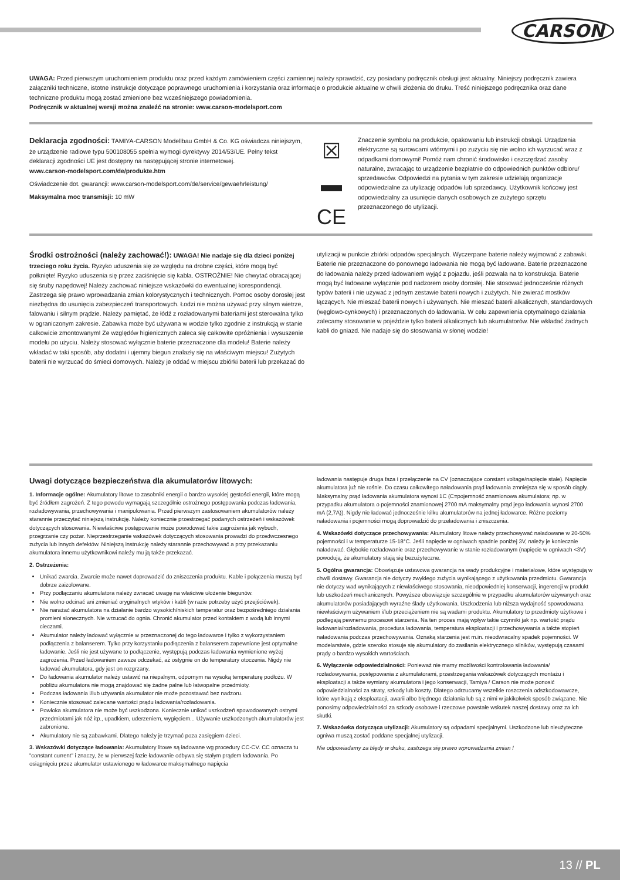CARSON
UWAGA: Przed pierwszym uruchomieniem produktu oraz przed każdym zamówieniem części zamiennej należy sprawdzić, czy posiadany podręcznik obsługi jest aktualny. Niniejszy podręcznik zawiera załączniki techniczne, istotne instrukcje dotyczące poprawnego uruchomienia i korzystania oraz informacje o produkcie aktualne w chwili złożenia do druku. Treść niniejszego podręcznika oraz dane techniczne produktu mogą zostać zmienione bez wcześniejszego powiadomienia.
Podręcznik w aktualnej wersji można znaleźć na stronie: www.carson-modelsport.com
Deklaracja zgodności: TAMIYA-CARSON Modellbau GmbH & Co. KG oświadcza niniejszym, że urządzenie radiowe typu 500108055 spełnia wymogi dyrektywy 2014/53/UE. Pełny tekst deklaracji zgodności UE jest dostępny na następującej stronie internetowej.
www.carson-modelsport.com/de/produkte.htm
Oświadczenie dot. gwarancji: www.carson-modelsport.com/de/service/gewaehrleistung/
Maksymalna moc transmisji: 10 mW
☒
▬
CE
Znaczenie symbolu na produkcie, opakowaniu lub instrukcji obsługi. Urządzenia elektryczne są surowcami wtórnymi i po zużyciu się nie wolno ich wyrzucać wraz z odpadkami domowymi! Pomóż nam chronić środowisko i oszczędzać zasoby naturalne, zwracając to urządzenie bezpłatnie do odpowiednich punktów odbioru/ sprzedawców. Odpowiedzi na pytania w tym zakresie udzielają organizacje odpowiedzialne za utylizację odpadów lub sprzedawcy. Użytkownik końcowy jest odpowiedzialny za usunięcie danych osobowych ze zużytego sprzętu przeznaczonego do utylizacji.
Środki ostrożności (należy zachować!): UWAGA! Nie nadaje się dla dzieci poniżej trzeciego roku życia. Ryzyko uduszenia się ze względu na drobne części, które mogą być połknięte! Ryzyko uduszenia się przez zaciśnięcie się kabla. OSTROŻNIE! Nie chwytać obracającej się śruby napędowej! Należy zachować niniejsze wskazówki do ewentualnej korespondencji. Zastrzega się prawo wprowadzania zmian kolorystycznych i technicznych. Pomoc osoby dorosłej jest niezbędna do usunięcia zabezpieczeń transportowych. Łodzi nie można używać przy silnym wietrze, falowaniu i silnym prądzie. Należy pamiętać, że łódź z rozładowanymi bateriami jest sterowalna tylko w ograniczonym zakresie. Zabawka może być używana w wodzie tylko zgodnie z instrukcją w stanie całkowicie zmontowanym! Ze względów higienicznych zaleca się całkowite opróżnienia i wysuszenie modelu po użyciu. Należy stosować wyłącznie baterie przeznaczone dla modelu! Baterie należy wkładać w taki sposób, aby dodatni i ujemny biegun znalazły się na właściwym miejscu! Zużytych baterii nie wyrzucać do śmieci domowych. Należy je oddać w miejscu zbiórki baterii lub przekazać do
utylizacji w punkcie zbiórki odpadów specjalnych. Wyczerpane baterie należy wyjmować z zabawki. Baterie nie przeznaczone do ponownego ładowania nie mogą być ładowane. Baterie przeznaczone do ładowania należy przed ładowaniem wyjąć z pojazdu, jeśli pozwala na to konstrukcja. Baterie mogą być ładowane wyłącznie pod nadzorem osoby dorosłej. Nie stosować jednocześnie różnych typów baterii i nie używać z jednym zestawie baterii nowych i zużytych. Nie zwierać mostków łączących. Nie mieszać baterii nowych i używanych. Nie mieszać baterii alkalicznych, standardowych (węglowo-cynkowych) i przeznaczonych do ładowania. W celu zapewnienia optymalnego działania zalecamy stosowanie w pojeździe tylko baterii alkalicznych lub akumulatorów. Nie wkładać żadnych kabli do gniazd. Nie nadaje się do stosowania w słonej wodzie!
Uwagi dotyczące bezpieczeństwa dla akumulatorów litowych:
1. Informacje ogólne: Akumulatory litowe to zasobniki energii o bardzo wysokiej gęstości energii, które mogą być źródłem zagrożeń. Z tego powodu wymagają szczególnie ostrożnego postępowania podczas ładowania, rozładowywania, przechowywania i manipulowania. Przed pierwszym zastosowaniem akumulatorów należy starannie przeczytać niniejszą instrukcję. Należy koniecznie przestrzegać podanych ostrzeżeń i wskazówek dotyczących stosowania. Niewłaściwe postępowanie może powodować takie zagrożenia jak wybuch, przegrzanie czy pożar. Nieprzestrzeganie wskazówek dotyczących stosowania prowadzi do przedwczesnego zużycia lub innych defektów. Niniejszą instrukcję należy starannie przechowywać a przy przekazaniu akumulatora innemu użytkownikowi należy mu ją także przekazać.
2. Ostrzeżenia:
Unikać zwarcia. Zwarcie może nawet doprowadzić do zniszczenia produktu. Kable i połączenia muszą być dobrze zaizolowane.
Przy podłączaniu akumulatora należy zwracać uwagę na właściwe ułożenie biegunów.
Nie wolno odcinać ani zmieniać oryginalnych wtyków i kabli (w razie potrzeby użyć przejściówek).
Nie narażać akumulatora na działanie bardzo wysokich/niskich temperatur oraz bezpośredniego działania promieni słonecznych. Nie wrzucać do ognia. Chronić akumulator przed kontaktem z wodą lub innymi cieczami.
Akumulator należy ładować wyłącznie w przeznaczonej do tego ładowarce i tylko z wykorzystaniem podłączenia z balanserem. Tylko przy korzystaniu podłączenia z balanserem zapewnione jest optymalne ładowanie. Jeśli nie jest używane to podłączenie, występują podczas ładowania wymienione wyżej zagrożenia. Przed ładowaniem zawsze odczekać, aż ostygnie on do temperatury otoczenia. Nigdy nie ładować akumulatora, gdy jest on rozgrzany.
Do ładowania akumulator należy ustawić na niepalnym, odpornym na wysoką temperaturę podłożu. W pobliżu akumulatora nie mogą znajdować się żadne palne lub łatwopalne przedmioty.
Podczas ładowania i/lub używania akumulator nie może pozostawać bez nadzoru.
Koniecznie stosować zalecane wartości prądu ładowania/rozładowania.
Powłoka akumulatora nie może być uszkodzona. Koniecznie unikać uszkodzeń spowodowanych ostrymi przedmiotami jak nóż itp., upadkiem, uderzeniem, wygięciem... Używanie uszkodzonych akumulatorów jest zabronione.
Akumulatory nie są zabawkami. Dlatego należy je trzymać poza zasięgiem dzieci.
3. Wskazówki dotyczące ładowania: Akumulatory litowe są ładowane wg procedury CC-CV. CC oznacza tu "constant current" i znaczy, że w pierwszej fazie ładowanie odbywa się stałym prądem ładowania. Po osiągnięciu przez akumulator ustawionego w ładowarce maksymalnego napięcia
ładowania następuje druga faza i przełączenie na CV (oznaczające constant voltage/napięcie stałe). Napięcie akumulatora już nie rośnie. Do czasu całkowitego naładowania prąd ładowania zmniejsza się w sposób ciągły. Maksymalny prąd ładowania akumulatora wynosi 1C (C=pojemność znamionowa akumulatora; np. w przypadku akumulatora o pojemności znamionowej 2700 mA maksymalny prąd jego ładowania wynosi 2700 mA (2,7A)). Nigdy nie ładować jednocześnie kilku akumulatorów na jednej ładowarce. Różne poziomy naładowania i pojemności mogą doprowadzić do przeładowania i zniszczenia.
4. Wskazówki dotyczące przechowywania: Akumulatory litowe należy przechowywać naładowane w 20-50% pojemności i w temperaturze 15-18°C. Jeśli napięcie w ogniwach spadnie poniżej 3V, należy je koniecznie naładować. Głębokie rozładowanie oraz przechowywanie w stanie rozładowanym (napięcie w ogniwach <3V) powodują, że akumulatory stają się bezużyteczne.
5. Ogólna gwarancja: Obowiązuje ustawowa gwarancja na wady produkcyjne i materiałowe, które występują w chwili dostawy. Gwarancja nie dotyczy zwykłego zużycia wynikającego z użytkowania przedmiotu. Gwarancja nie dotyczy wad wynikających z niewłaściwego stosowania, nieodpowiedniej konserwacji, ingerencji w produkt lub uszkodzeń mechanicznych. Powyższe obowiązuje szczególnie w przypadku akumulatorów używanych oraz akumulatorów posiadających wyraźne ślady użytkowania. Uszkodzenia lub niższa wydajność spowodowana niewłaściwym używaniem i/lub przeciążeniem nie są wadami produktu. Akumulatory to przedmioty użytkowe i podlegają pewnemu procesowi starzenia. Na ten proces mają wpływ takie czynniki jak np. wartość prądu ładowania/rozładowania, procedura ładowania, temperatura eksploatacji i przechowywania a także stopień naładowania podczas przechowywania. Oznaką starzenia jest m.in. nieodwracalny spadek pojemności. W modelarstwie, gdzie szeroko stosuje się akumulatory do zasilania elektrycznego silników, występują czasami prądy o bardzo wysokich wartościach.
6. Wyłączenie odpowiedzialności: Ponieważ nie mamy możliwości kontrolowania ładowania/ rozładowywania, postępowania z akumulatorami, przestrzegania wskazówek dotyczących montażu i eksploatacji a także wymiany akumulatora i jego konserwacji, Tamiya / Carson nie może ponosić odpowiedzialności za straty, szkody lub koszty. Dlatego odrzucamy wszelkie roszczenia odszkodowawcze, które wynikają z eksploatacji, awarii albo błędnego działania lub są z nimi w jakikolwiek sposób związane. Nie ponosimy odpowiedzialności za szkody osobowe i rzeczowe powstałe wskutek naszej dostawy oraz za ich skutki.
7. Wskazówka dotycząca utylizacji: Akumulatory są odpadami specjalnymi. Uszkodzone lub nieużyteczne ogniwa muszą zostać poddane specjalnej utylizacji.
Nie odpowiadamy za błędy w druku, zastrzega się prawo wprowadzania zmian !
13 // PL